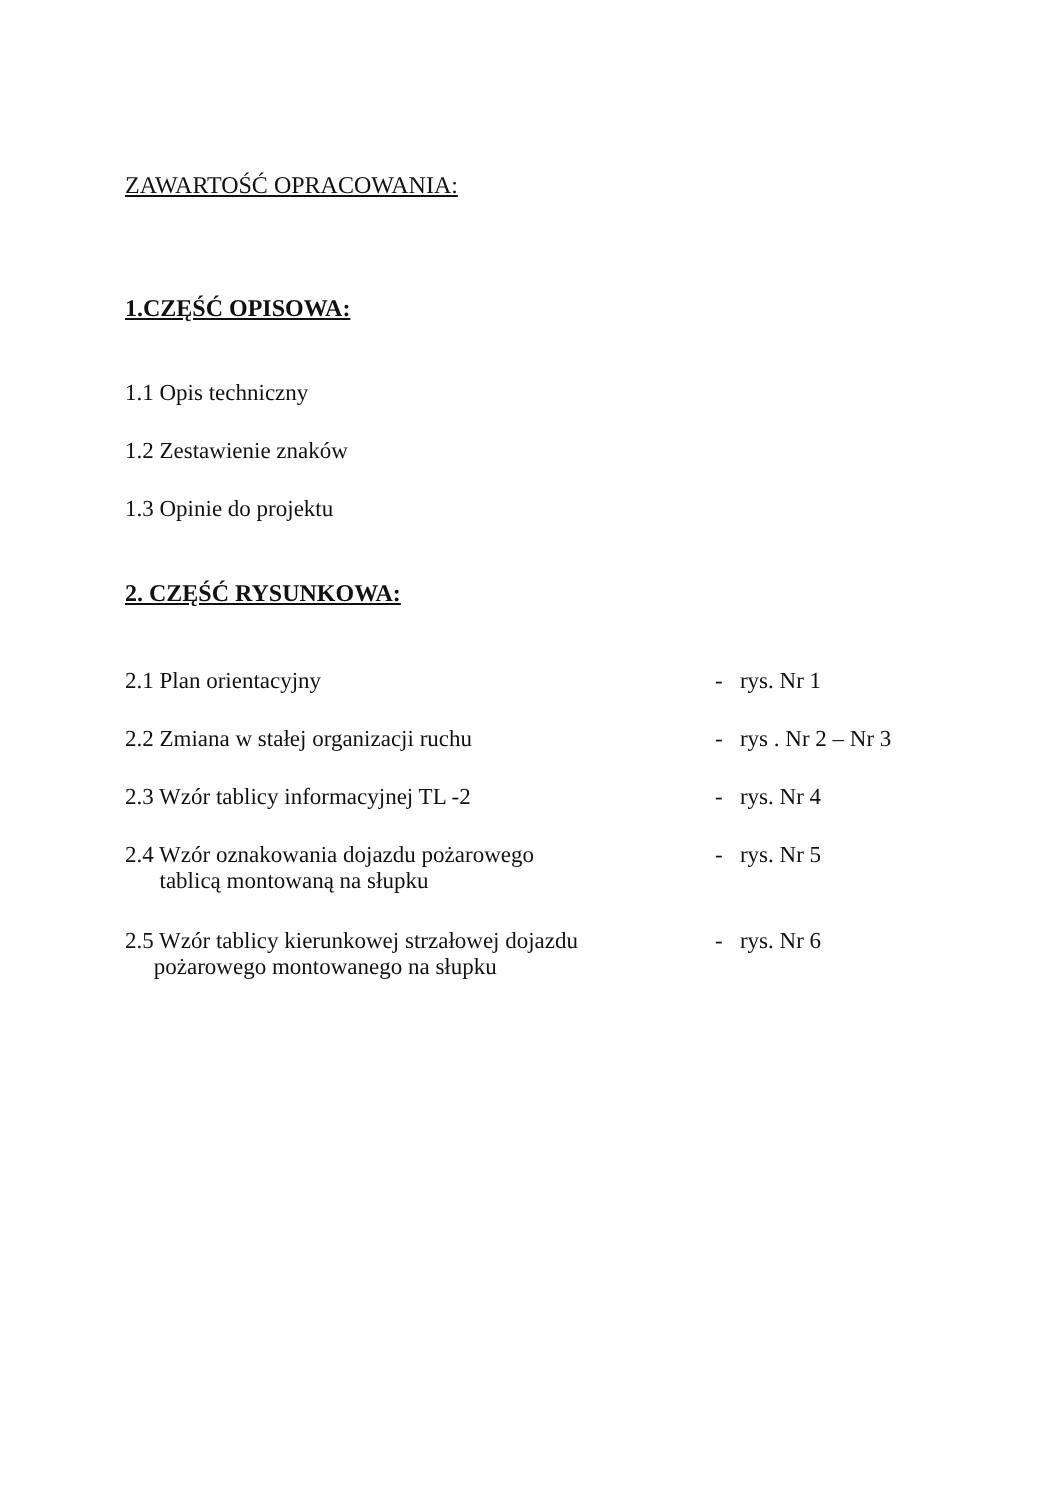ZAWARTOŚĆ OPRACOWANIA:
1.CZĘŚĆ OPISOWA:
1.1 Opis techniczny
1.2 Zestawienie znaków
1.3 Opinie do projektu
2. CZĘŚĆ RYSUNKOWA:
2.1 Plan orientacyjny - rys. Nr 1
2.2 Zmiana w stałej organizacji ruchu - rys . Nr 2 – Nr 3
2.3 Wzór tablicy informacyjnej TL -2 - rys. Nr 4
2.4 Wzór oznakowania dojazdu pożarowego
tablicą montowaną na słupku
- rys. Nr 5
2.5 Wzór tablicy kierunkowej strzałowej dojazdu
pożarowego montowanego na słupku
- rys. Nr 6